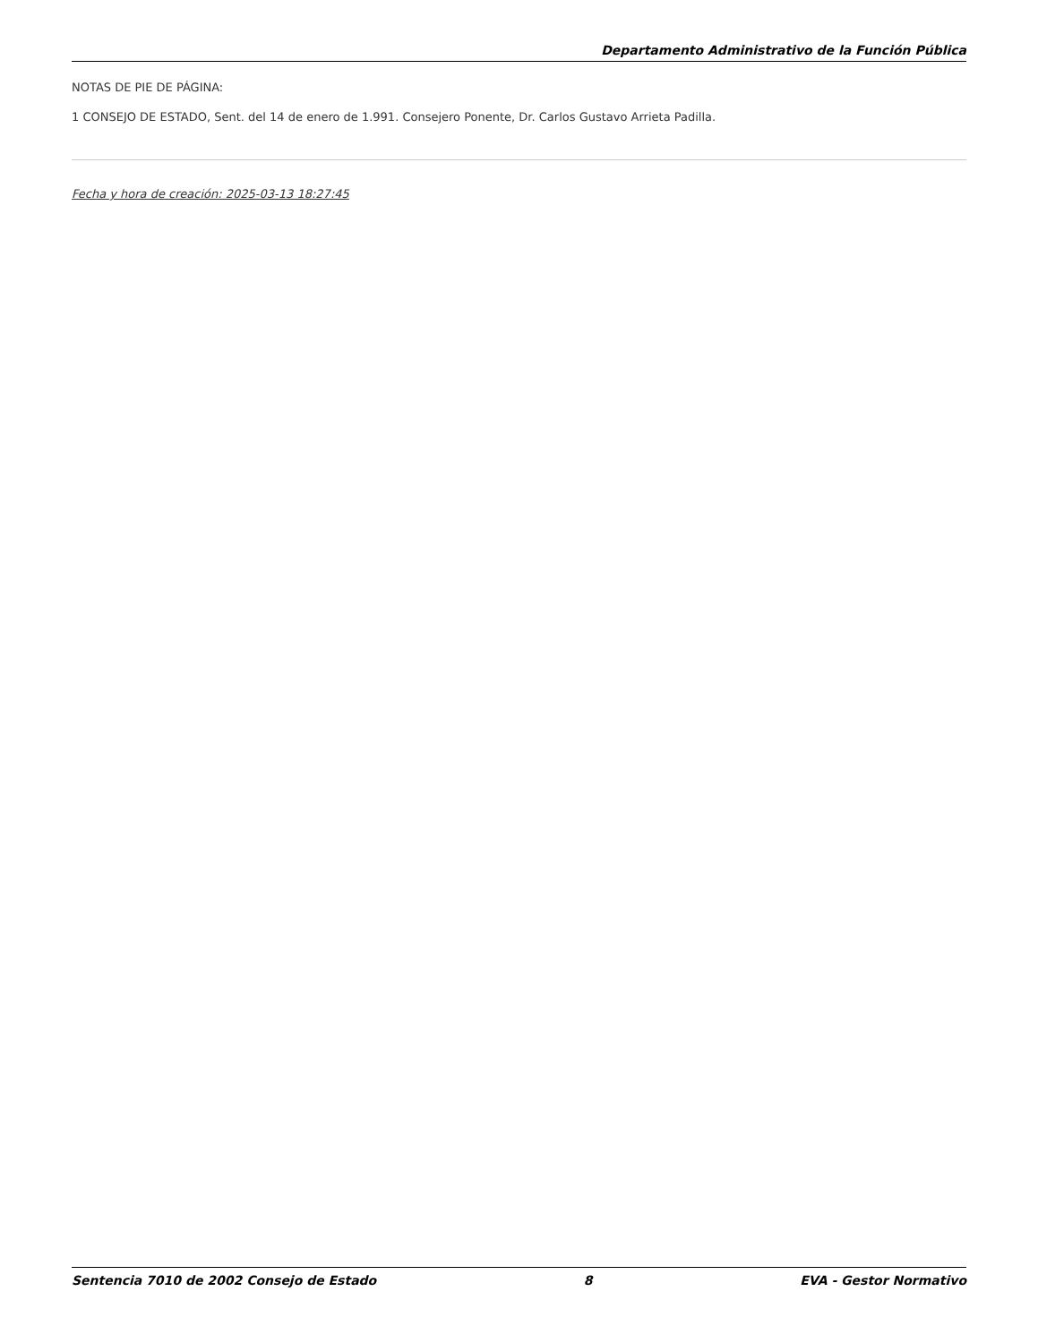Departamento Administrativo de la Función Pública
NOTAS DE PIE DE PÁGINA:
1 CONSEJO DE ESTADO, Sent. del 14 de enero de 1.991. Consejero Ponente, Dr. Carlos Gustavo Arrieta Padilla.
Fecha y hora de creación: 2025-03-13 18:27:45
Sentencia 7010 de 2002 Consejo de Estado 8 EVA - Gestor Normativo